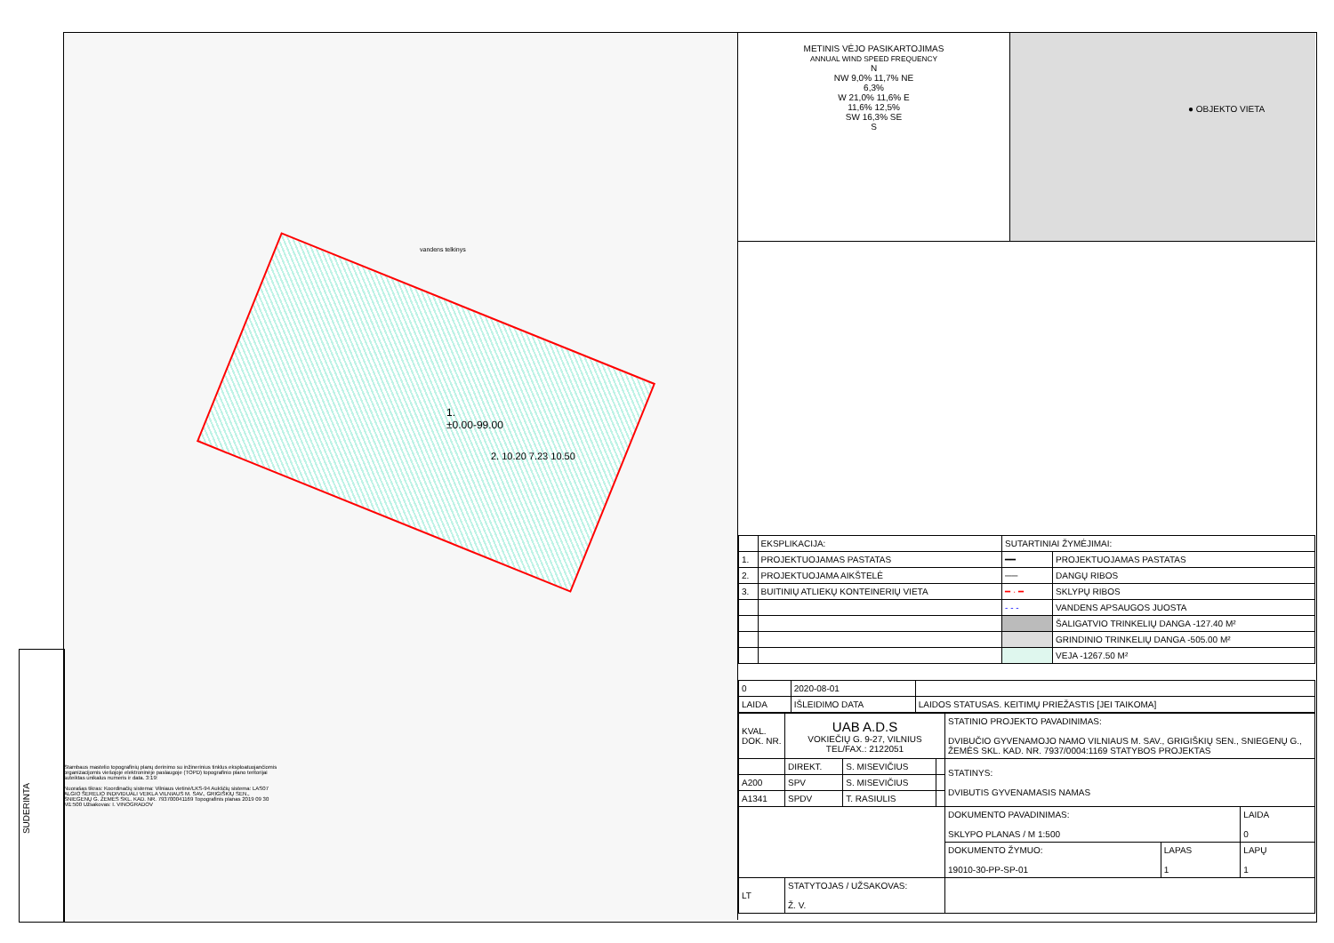1.
±0.00-99.00
2. 10.20 7.23 10.50
vandens telkinys
SUDERINTA
Stambaus mastelio topografinių planų derinimo su inžinerinius tinklus eksploatuojančiomis organizacijomis viešojoje elektroninėje paslaugoje (TOPD) topografinio plano teritorijai suteiktas unikalus numeris ir data. 3:19:
Nuorašas tikras: Koordinačių sistema: Vilniaus vietinė/LKS-94 Aukščių sistema: LAS07
ALGIO ŠERELIO INDIVIDUALI VEIKLA VILNIAUS M. SAV., GRIGIŠKIŲ SEN., SNIEGENŲ G. ŽEMĖS SKL. KAD. NR. 793700041169 Topografinis planas 2019 09 30 M1:500 Užsakovas: I. VINOGRADOV
METINIS VĖJO PASIKARTOJIMAS
ANNUAL WIND SPEED FREQUENCY
N
NW 9,0% 11,7% NE
6,3%
W 21,0% 11,6% E
11,6% 12,5%
SW 16,3% SE
S
● OBJEKTO VIETA
| | EKSPLIKACIJA: | SUTARTINIAI ŽYMĖJIMAI: | |
| 1. | PROJEKTUOJAMAS PASTATAS | ━━ | PROJEKTUOJAMAS PASTATAS |
| 2. | PROJEKTUOJAMA AIKŠTELĖ | ── | DANGŲ RIBOS |
| 3. | BUITINIŲ ATLIEKŲ KONTEINERIŲ VIETA | ━ · ━ | SKLYPŲ RIBOS |
| | | - - - | VANDENS APSAUGOS JUOSTA |
| | | | ŠALIGATVIO TRINKELIŲ DANGA -127.40 M² |
| | | | GRINDINIO TRINKELIŲ DANGA -505.00 M² |
| | | | VEJA -1267.50 M² |
| 0 | 2020-08-01 | |
| LAIDA | IŠLEIDIMO DATA | LAIDOS STATUSAS. KEITIMŲ PRIEŽASTIS [JEI TAIKOMA] |
| KVAL. DOK. NR. | UAB A.D.S VOKIEČIŲ G. 9-27, VILNIUS TEL/FAX.: 2122051 | | | STATINIO PROJEKTO PAVADINIMAS: DVIBUČIO GYVENAMOJO NAMO VILNIAUS M. SAV., GRIGIŠKIŲ SEN., SNIEGENŲ G., ŽEMĖS SKL. KAD. NR. 7937/0004:1169 STATYBOS PROJEKTAS | | |
| | DIREKT. | S. MISEVIČIUS | | STATINYS: DVIBUTIS GYVENAMASIS NAMAS | | |
| A200 | SPV | S. MISEVIČIUS | | | | |
| A1341 | SPDV | T. RASIULIS | | | | |
| | | | | DOKUMENTO PAVADINIMAS: SKLYPO PLANAS / M 1:500 | | LAIDA 0 |
| | | | | DOKUMENTO ŽYMUO: 19010-30-PP-SP-01 | LAPAS 1 | LAPŲ 1 |
| LT | STATYTOJAS / UŽSAKOVAS: Ž. V. | | | | | |